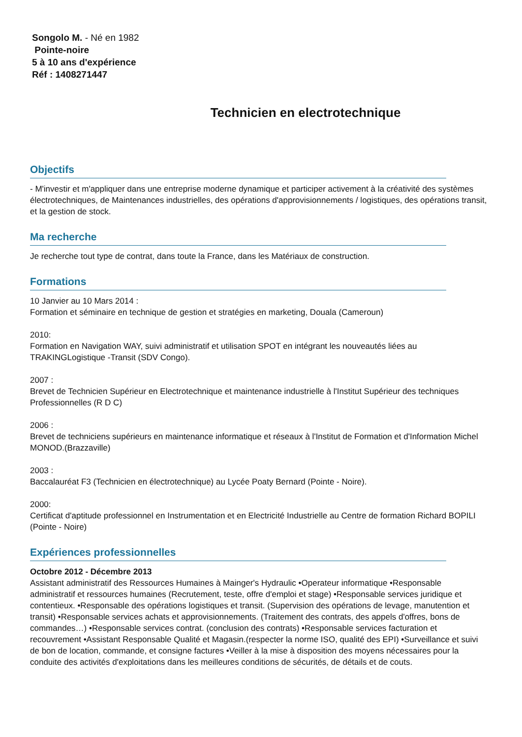Songolo M. - Né en 1982
Pointe-noire
5 à 10 ans d'expérience
Réf : 1408271447
Technicien en electrotechnique
Objectifs
- M'investir et m'appliquer dans une entreprise moderne dynamique et participer activement à la créativité des systèmes électrotechniques, de Maintenances industrielles, des opérations d'approvisionnements / logistiques, des opérations transit, et la gestion de stock.
Ma recherche
Je recherche tout type de contrat, dans toute la France, dans les Matériaux de construction.
Formations
10 Janvier au 10 Mars 2014 :
Formation et séminaire en technique de gestion et stratégies en marketing, Douala (Cameroun)
2010:
Formation en Navigation WAY, suivi administratif et utilisation SPOT en intégrant les nouveautés liées au TRAKINGLogistique -Transit (SDV Congo).
2007 :
Brevet de Technicien Supérieur en Electrotechnique et maintenance industrielle à l'Institut Supérieur des techniques Professionnelles (R D C)
2006 :
Brevet de techniciens supérieurs en maintenance informatique et réseaux à l'Institut de Formation et d'Information Michel MONOD.(Brazzaville)
2003 :
Baccalauréat F3 (Technicien en électrotechnique) au Lycée Poaty Bernard (Pointe - Noire).
2000:
Certificat d'aptitude professionnel en Instrumentation et en Electricité Industrielle au Centre de formation Richard BOPILI (Pointe - Noire)
Expériences professionnelles
Octobre 2012 - Décembre 2013
Assistant administratif des Ressources Humaines à Mainger's Hydraulic •Operateur informatique •Responsable administratif et ressources humaines (Recrutement, teste, offre d'emploi et stage) •Responsable services juridique et contentieux. •Responsable des opérations logistiques et transit. (Supervision des opérations de levage, manutention et transit) •Responsable services achats et approvisionnements. (Traitement des contrats, des appels d'offres, bons de commandes…) •Responsable services contrat. (conclusion des contrats) •Responsable services facturation et recouvrement •Assistant Responsable Qualité et Magasin.(respecter la norme ISO, qualité des EPI) •Surveillance et suivi de bon de location, commande, et consigne factures •Veiller à la mise à disposition des moyens nécessaires pour la conduite des activités d'exploitations dans les meilleures conditions de sécurités, de détails et de couts.